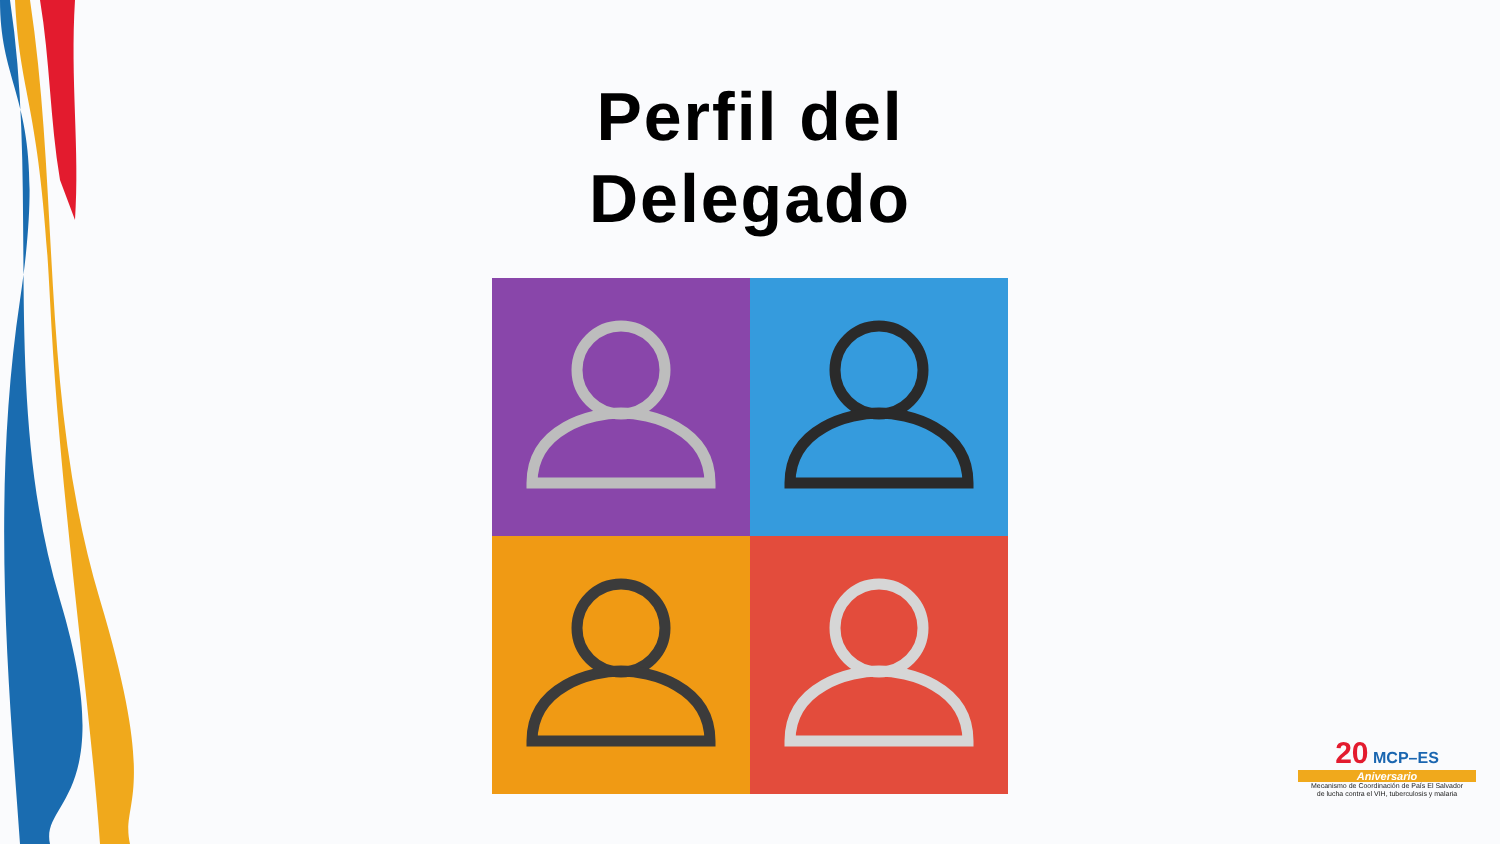Perfil del Delegado
20 MCP–ES
Aniversario
Mecanismo de Coordinación de País El Salvador
de lucha contra el VIH, tuberculosis y malaria